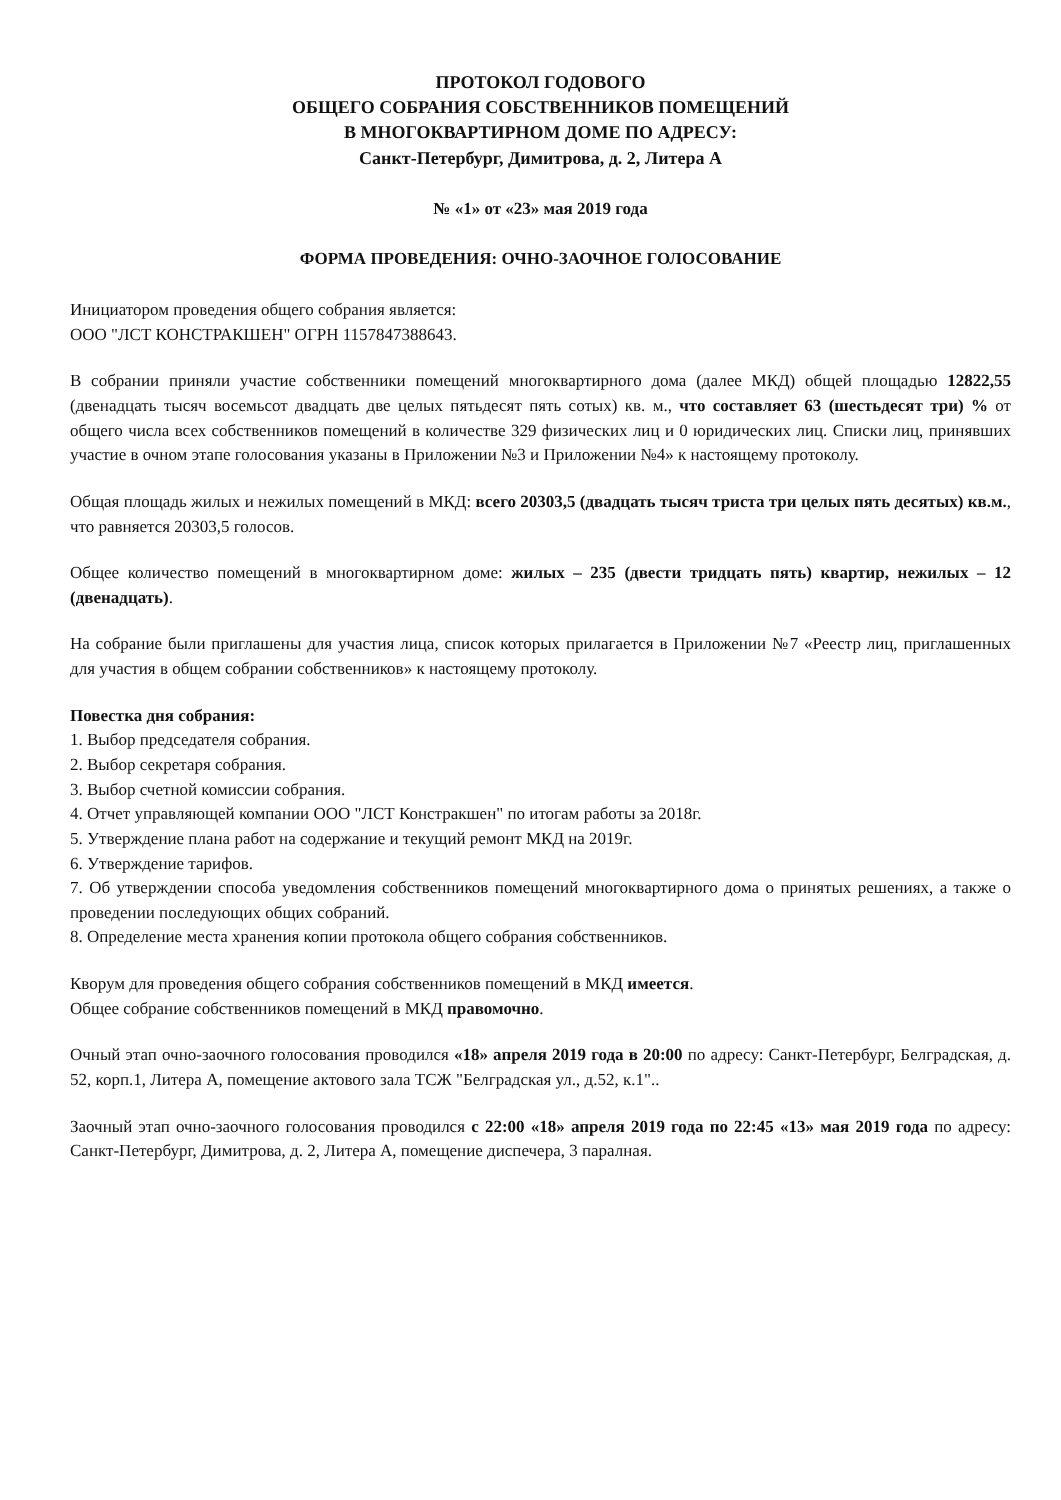ПРОТОКОЛ ГОДОВОГО
ОБЩЕГО СОБРАНИЯ СОБСТВЕННИКОВ ПОМЕЩЕНИЙ
В МНОГОКВАРТИРНОМ ДОМЕ ПО АДРЕСУ:
Санкт-Петербург, Димитрова, д. 2, Литера А
№ «1» от «23» мая 2019 года
ФОРМА ПРОВЕДЕНИЯ: ОЧНО-ЗАОЧНОЕ ГОЛОСОВАНИЕ
Инициатором проведения общего собрания является:
ООО "ЛСТ КОНСТРАКШЕН" ОГРН 1157847388643.
В собрании приняли участие собственники помещений многоквартирного дома (далее МКД) общей площадью 12822,55 (двенадцать тысяч восемьсот двадцать две целых пятьдесят пять сотых) кв. м., что составляет 63 (шестьдесят три) % от общего числа всех собственников помещений в количестве 329 физических лиц и 0 юридических лиц. Списки лиц, принявших участие в очном этапе голосования указаны в Приложении №3 и Приложении №4» к настоящему протоколу.
Общая площадь жилых и нежилых помещений в МКД: всего 20303,5 (двадцать тысяч триста три целых пять десятых) кв.м., что равняется 20303,5 голосов.
Общее количество помещений в многоквартирном доме: жилых – 235 (двести тридцать пять) квартир, нежилых – 12 (двенадцать).
На собрание были приглашены для участия лица, список которых прилагается в Приложении №7 «Реестр лиц, приглашенных для участия в общем собрании собственников» к настоящему протоколу.
Повестка дня собрания:
1. Выбор председателя собрания.
2. Выбор секретаря собрания.
3. Выбор счетной комиссии собрания.
4. Отчет управляющей компании ООО "ЛСТ Констракшен" по итогам работы за 2018г.
5. Утверждение плана работ на содержание и текущий ремонт МКД на 2019г.
6. Утверждение тарифов.
7. Об утверждении способа уведомления собственников помещений многоквартирного дома о принятых решениях, а также о проведении последующих общих собраний.
8. Определение места хранения копии протокола общего собрания собственников.
Кворум для проведения общего собрания собственников помещений в МКД имеется.
Общее собрание собственников помещений в МКД правомочно.
Очный этап очно-заочного голосования проводился «18» апреля 2019 года в 20:00 по адресу: Санкт-Петербург, Белградская, д. 52, корп.1, Литера А, помещение актового зала ТСЖ "Белградская ул., д.52, к.1"..
Заочный этап очно-заочного голосования проводился с 22:00 «18» апреля 2019 года по 22:45 «13» мая 2019 года по адресу: Санкт-Петербург, Димитрова, д. 2, Литера А, помещение диспечера, 3 паралная.